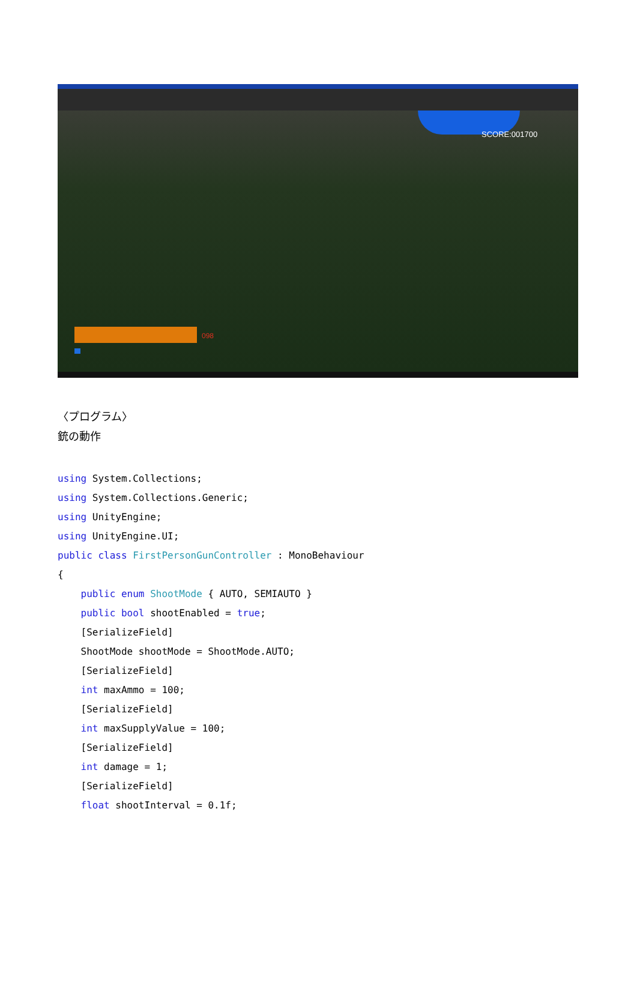SCORE:001700
098
〈プログラム〉
銃の動作
using System.Collections;
using System.Collections.Generic;
using UnityEngine;
using UnityEngine.UI;
public class FirstPersonGunController : MonoBehaviour
{
    public enum ShootMode { AUTO, SEMIAUTO }
    public bool shootEnabled = true;
    [SerializeField]
    ShootMode shootMode = ShootMode.AUTO;
    [SerializeField]
    int maxAmmo = 100;
    [SerializeField]
    int maxSupplyValue = 100;
    [SerializeField]
    int damage = 1;
    [SerializeField]
    float shootInterval = 0.1f;